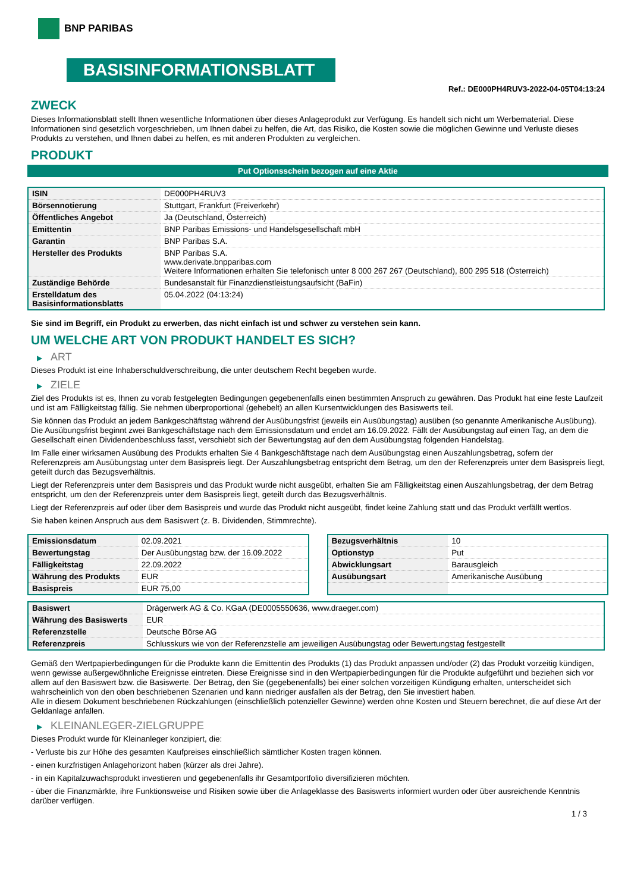BNP PARIBAS
BASISINFORMATIONSBLATT
Ref.: DE000PH4RUV3-2022-04-05T04:13:24
ZWECK
Dieses Informationsblatt stellt Ihnen wesentliche Informationen über dieses Anlageprodukt zur Verfügung. Es handelt sich nicht um Werbematerial. Diese Informationen sind gesetzlich vorgeschrieben, um Ihnen dabei zu helfen, die Art, das Risiko, die Kosten sowie die möglichen Gewinne und Verluste dieses Produkts zu verstehen, und Ihnen dabei zu helfen, es mit anderen Produkten zu vergleichen.
PRODUKT
Put Optionsschein bezogen auf eine Aktie
| ISIN | DE000PH4RUV3 |
| Börsennotierung | Stuttgart, Frankfurt (Freiverkehr) |
| Öffentliches Angebot | Ja (Deutschland, Österreich) |
| Emittentin | BNP Paribas Emissions- und Handelsgesellschaft mbH |
| Garantin | BNP Paribas S.A. |
| Hersteller des Produkts | BNP Paribas S.A. www.derivate.bnpparibas.com Weitere Informationen erhalten Sie telefonisch unter 8 000 267 267 (Deutschland), 800 295 518 (Österreich) |
| Zuständige Behörde | Bundesanstalt für Finanzdienstleistungsaufsicht (BaFin) |
| Erstelldatum des Basisinformationsblatts | 05.04.2022 (04:13:24) |
Sie sind im Begriff, ein Produkt zu erwerben, das nicht einfach ist und schwer zu verstehen sein kann.
UM WELCHE ART VON PRODUKT HANDELT ES SICH?
▶ ART
Dieses Produkt ist eine Inhaberschuldverschreibung, die unter deutschem Recht begeben wurde.
▶ ZIELE
Ziel des Produkts ist es, Ihnen zu vorab festgelegten Bedingungen gegebenenfalls einen bestimmten Anspruch zu gewähren. Das Produkt hat eine feste Laufzeit und ist am Fälligkeitstag fällig. Sie nehmen überproportional (gehebelt) an allen Kursentwicklungen des Basiswerts teil.
Sie können das Produkt an jedem Bankgeschäftstag während der Ausübungsfrist (jeweils ein Ausübungstag) ausüben (so genannte Amerikanische Ausübung). Die Ausübungsfrist beginnt zwei Bankgeschäftstage nach dem Emissionsdatum und endet am 16.09.2022. Fällt der Ausübungstag auf einen Tag, an dem die Gesellschaft einen Dividendenbeschluss fasst, verschiebt sich der Bewertungstag auf den dem Ausübungstag folgenden Handelstag.
Im Falle einer wirksamen Ausübung des Produkts erhalten Sie 4 Bankgeschäftstage nach dem Ausübungstag einen Auszahlungsbetrag, sofern der Referenzpreis am Ausübungstag unter dem Basispreis liegt. Der Auszahlungsbetrag entspricht dem Betrag, um den der Referenzpreis unter dem Basispreis liegt, geteilt durch das Bezugsverhältnis.
Liegt der Referenzpreis unter dem Basispreis und das Produkt wurde nicht ausgeübt, erhalten Sie am Fälligkeitstag einen Auszahlungsbetrag, der dem Betrag entspricht, um den der Referenzpreis unter dem Basispreis liegt, geteilt durch das Bezugsverhältnis.
Liegt der Referenzpreis auf oder über dem Basispreis und wurde das Produkt nicht ausgeübt, findet keine Zahlung statt und das Produkt verfällt wertlos.
Sie haben keinen Anspruch aus dem Basiswert (z. B. Dividenden, Stimmrechte).
| Emissionsdatum | 02.09.2021 |
| Bewertungstag | Der Ausübungstag bzw. der 16.09.2022 |
| Fälligkeitstag | 22.09.2022 |
| Währung des Produkts | EUR |
| Basispreis | EUR 75,00 |
| Bezugsverhältnis | 10 |
| Optionstyp | Put |
| Abwicklungsart | Barausgleich |
| Ausübungsart | Amerikanische Ausübung |
| Basiswert | Drägerwerk AG & Co. KGaA (DE0005550636, www.draeger.com) |
| Währung des Basiswerts | EUR |
| Referenzstelle | Deutsche Börse AG |
| Referenzpreis | Schlusskurs wie von der Referenzstelle am jeweiligen Ausübungstag oder Bewertungstag festgestellt |
Gemäß den Wertpapierbedingungen für die Produkte kann die Emittentin des Produkts (1) das Produkt anpassen und/oder (2) das Produkt vorzeitig kündigen, wenn gewisse außergewöhnliche Ereignisse eintreten. Diese Ereignisse sind in den Wertpapierbedingungen für die Produkte aufgeführt und beziehen sich vor allem auf den Basiswert bzw. die Basiswerte. Der Betrag, den Sie (gegebenenfalls) bei einer solchen vorzeitigen Kündigung erhalten, unterscheidet sich wahrscheinlich von den oben beschriebenen Szenarien und kann niedriger ausfallen als der Betrag, den Sie investiert haben.
Alle in diesem Dokument beschriebenen Rückzahlungen (einschließlich potenzieller Gewinne) werden ohne Kosten und Steuern berechnet, die auf diese Art der Geldanlage anfallen.
▶ KLEINANLEGER-ZIELGRUPPE
Dieses Produkt wurde für Kleinanleger konzipiert, die:
- Verluste bis zur Höhe des gesamten Kaufpreises einschließlich sämtlicher Kosten tragen können.
- einen kurzfristigen Anlagehorizont haben (kürzer als drei Jahre).
- in ein Kapitalzuwachsprodukt investieren und gegebenenfalls ihr Gesamtportfolio diversifizieren möchten.
- über die Finanzmärkte, ihre Funktionsweise und Risiken sowie über die Anlageklasse des Basiswerts informiert wurden oder über ausreichende Kenntnis darüber verfügen.
1 / 3